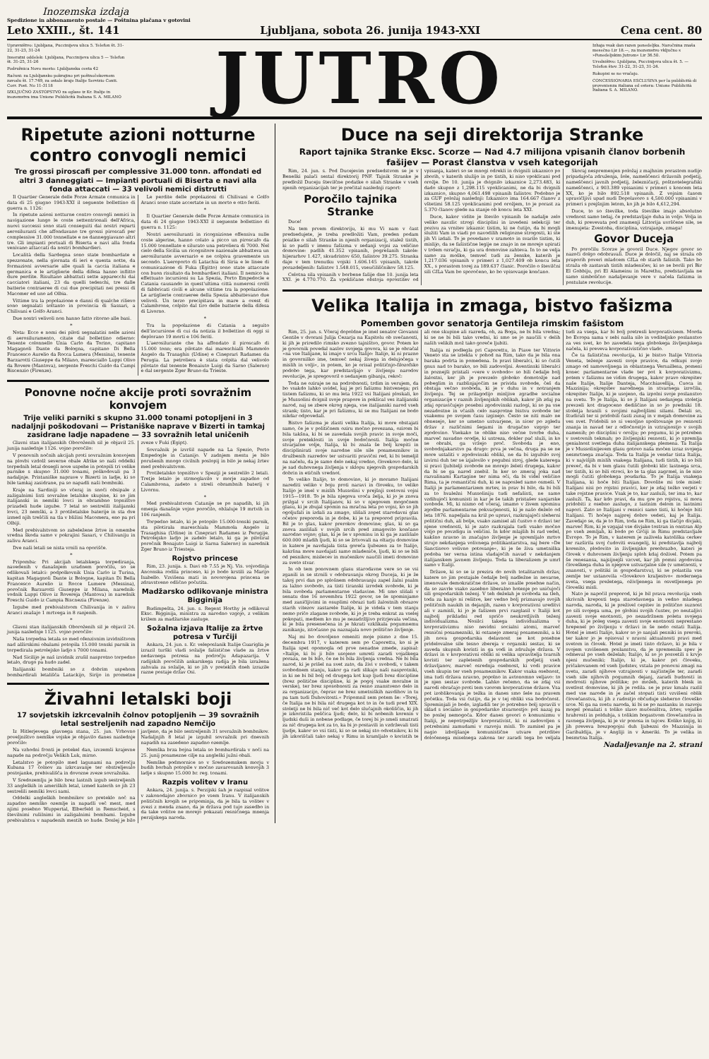Inozemska izdaja
Spedizione in abbonamento postale — Poštnina plačana v gotovini
Leto XXIII., št. 141 Ljubljana, sobota 26. junija 1943-XXI Cena cent. 80
Upravništvo: Ljubljana, Puccinijeva ulica 5. Telefon št. 31-22, 31-23, 31-24
Inseratni oddelek: Ljubljana, Puccinijeva ulica 5 — Telefon št. 31-25, 31-26
Podružnica Novo mesto: Ljubljanska cesta 42
Računi: za Ljubljansko pokrajino pri poštnočekovnem zavodu št. 17.749, za ostale kraje Italije Servizio Conti. Corr. Post. No 11-3118
IZKLJUČNO ZASTOPSTVO za oglase iz Kr. Italije in inozemstva ima Unione Pubblicità Italiana S. A. MILANO
JUTRO
Izhaja vsak dan razen ponedeljka. Naročnina znaša mesečno Lir 18.—, za inozemstvo vključno s »Ponedeljskim Jutrom« Lir 36.50.
Uredništvo: Ljubljana, Puccinijeva ulica št. 5. — Telefon štev. 31-22, 31-23, 31-24.
Rokopisi se ne vračajo.
CONCESSIONARIA ESCLUSIVA per la pubblicità di provenienza italiana ed estera: Unione Pubblicità Italiana S. A. MILANO.
Ripetute azioni notturne contro convogli nemici
Tre grossi piroscafi per complessive 31.000 tonn. affondati ed altri 3 danneggiati — Impianti portuali di Biserta e navi alla fonda attaccati — 33 velivoli nemici distrutti
Il Quartier Generale delle Forze Armate comunica in data di 25 giugno 1943-XXI il seguente bollettino di guerra n. 1126:
In ripetute azioni notturne contro convogli nemici in navigazione lungo le coste settentrionali dell'Africa, nuovi successi sono stati conseguiti dai nostri reparti aerosiluranti che affondavano tre grossi piroscafi per complessive 31.000 tonnellate e ne danneggiavano altri tre. Gli impianti portuali di Biserta e navi alla fonda venivano attaccati da nostri bombardieri.
Località della Sardegna sono state bombardate e spezzonate, nella giornata di ieri e questa notte, da formazioni avversarie alle quali la caccia italiana e germanica e le artiglierie della difesa hanno inflitto dure perdite. Risultano abbattuti sette apparecchi dai cacciatori italiani, 23 da quelli tedeschi, tre dalle batterie contraeree di cui due precipitati nei pressi di Macomer ed uno ad Olbia.
Vittime tra la popolazione e danni di qualche rilievo sono segnalati soltanto in provincia di Sassari, a Chilivani e Golfo Aranci.
Due nostri velivoli non hanno fatto ritorno alle basi.
*
Nota: Ecco e nomi dei piloti segnalatisi nelle azioni di aerosiluramento, citate dal bollettino odierno: Tenente colonnello Unia Carlo da Torino, capitano Magagnoli Dante da Bologna, capitano Di Bella Francesco Aurelio da Rocca Lumera (Messina), tenente Barzarotti Giuseppe da Milano, maresciallo Luppi Olivo da Rovere (Mantova), sergente Freschi Guido da Campi Biscenzio (Firenze).
Le perdite delle popolazioni di Chilivani e Golfo Aranci sono state accertate in un morto e otto feriti.
*
Il Quartier Generale delle Forze Armate comunica in data di 24 giugno 1943-XXI il seguente bollettino di guerra n. 1125:
Nostri aerosiluranti in ricognizione offensiva sulle coste algerine, hanno colato a picco un piroscafo da 15.000 tonnellate e silurato una petroliera di 7000. Nel cielo della Sicilia un ricognitore nazionale abbatteva un aerosilurante avversario e ne colpiva gravemente un secondo. L'aeroporto di Latachia di Siria e le linee di comunicazione di Fuka (Egitto) sono state attaccate con buon risultato da bombardieri italiani. Il nemico ha effettuato incursioni su La Spezia, Porto Empedocle e Catania causando in quest'ultima città numerosi crolli di fabbricati civili e alcune vittime tra la popolazione. Le artiglierie contraeree della Spezia abbattevano due velivoli. Un terzo precipitava in mare a ovest di Calambrone, colpito dal tiro delle batterie della difesa di Livorno.
*
Tra la popolazione di Catania a seguito dell'incursione di cui da notizia il bollettino di oggi si deplorano 19 morti e 106 feriti.
L'aerosilurante che ha affondato il piroscafo di 15.000 tonn; era pilotato dai mareschialli Mammolo Angelo da Trasaghis (Udine) e Cineprari Radames da Perugia. La petroliera è stata colpita dal velivolo pilotato dal tenente Bonaiuto Luigi da Sarno (Salerno) e dal sergente Zger Bruno da Trieste.
Ponovne nočne akcije proti sovražnim konvojem
Trije veliki parniki s skupno 31.000 tonami potopljeni in 3 nadaljnji poškodovani — Pristaniške naprave v Bizerti in tamkaj zasidrane ladje napadene — 33 sovražnih letal uničenih
Glavni stan italijanskih Oboroženih sil je objavil 25. junija naslednje 1126. vojno poročilo:
V ponovnih nočnih akcijah proti sovražnim konvojem na plovbi vzdolž severne obale Afrike so naši oddelki torpednih letal dosegli nove uspehe in potopili tri velike parnike s skupno 31.000 tonami, poškodovali pa 3 nadaljnje. Pristaniške naprave v Bizerti in ladje, ki so bile tamkaj zasidrane, pa so napadli naši bombniki.
Kraje na Sardiniji so včeraj in snoči obsipale z zažigalnimi listi sovražne letalske skupine, ki so jim italijanski in nemški lovci in obrambno topništvo prizadeli hude izgube. 7 letal so sestrelili italijanski lovci, 23 nemški, a 3 protiletalske baterije in sta dve izmed njih treščili na tla v bližini Macomera, eno pa pri Olbiji.
Med prebivalstvom so zabeležene žrtve in omembe vredna škoda samo v pokrajini Sasari, v Chilivaniju in zalivu Aranci.
Dve naši letali se nista vrnili na oporišče.
*
Pripomba: Pri akcijah letalskega torpediranja, navedenih v današnjem uradnem poročilu, so se odlikovali letalci: podpolkovnik Unia Carlo iz Turina, kapitan Magagnoli Dante iz Bologne, kapitan Di Bella Francesco Aurelio iz Rocce Lumere (Messina), poročnik Barzarotti Giuseppe iz Milana, narednik-vodnik Luppi Olivo iz Rovereja (Mantova) in narednik Freschi Guido iz Campia Biscnezia (Firenze).
Izgube med prebivalstvom Chilivanija in v zalivu Aranci znašajo 1 mrtvega in 8 ranjenih.
*
Glavni stan italijanskih Oboroženih sil je objavil 24. junija naslednje 1125. vojno poročilo:
Naša torpedna letala so med ofenzivnim izvidništvom nad alžirskimi obalami potopila 15.000 tonski parnik in torpedirala petrolejsko ladjo s 7000 tonami.
Nad Sicilijo je naš izvidnik zrušil nasprotno torpedno letalo, drugo pa hudo zadel.
Italijanski bombniki so z dobrim uspehom bombardirali letališča Latackijo, Sirijo in prometne zveze v Fuki (Egipt).
Sovražnik je izvršil napade na La Spezio, Porto Empedogle in Catanijo. V zadnjem mestu je bilo porušenih mnogo civilnih poslopij in bilo je nekaj žrtev med prebivalstvom.
Protiletalsko topništvo v Speziji je sestrelilo 2 letali. Tretje letalo je strmoglavilo v morje zapadno od Calambrona, zadeto s streli obrambnih baterij v Livornu.
*
Med prebivalstvom Catanije se po napadih, ki jih omenja današnje vojno poročilo, obžaluje 19 mrtvih in 106 ranjenih.
Torpedno letalo, ki je potopilo 15.000-tonski parnik, sta pilotirala mareschiala Mammola Angelo iz Trasaghisa (Udine) in Cineprari Radames iz Perugije. Petrolejsko ladjo je zadelo letalo, ki ga je pilotiral poročnik Bonajuto Luigi iz Sarna Salerno) in narednik Zger Bruno iz Triesteja.
Rojstvo princese
Rim, 23. junija. s. Davi ob 7.55 je Nj. Vis. vojvodinja Anconska rodila princeso, ki jo bodo krstili za Marijo Isabello. Vzvišena mati in novorojena princesa se zdravstveno odlično počutita.
Madžarsko odlikovanje ministra Bigginija
Budimpešta, 24. jun. s. Regent Horthy je odlikoval Eksc. Bigginija, ministra za narodno vzgojo, z velikim križem za madžarske zasluge.
Sožalna izjava Italije za žrtve potresa v Turčiji
Ankara, 24. jun. s. Kr. veleposlanik Italije Guariglia je izrazil turški vladi sožalje fašistične vlade za žrtve nedavnega potresa na področju Adapazarija. V radijskih poročilih ankarskega radija je bila izražena zahvala za sožalje, ki so jih v preteklih dneh izrazile razne postaje držav Osi.
Živahni letalski boji
17 sovjetskih izkrcevalnih čolnov potopljenih — 39 sovražnih letal sestreljenih nad zapadno Nemčijo
Iz Hitlerjevega glavnega stana, 25. jun. Vrhovno poveljništvo nemške vojske je objavilo danes naslednje poročilo:
Na vzhodni fronti je potekel dan, izvzemši krajevne napade na področju Velikih Luk, mirno.
Letalstvo je potopilo med lagunami na področju Kubana 17 čolnov za izkrcavanje ter obstreljevalo postojanke, prebivališča in dovozne zveze sovražnika.
V Sredozemlju je bilo brez lastnih izgub sestreljenih 33 angleških in ameriških letal, izmed katerih so jih 23 sestrelili nemški lovci sami.
Oddelki angleških bombnikov so preteklo noč na zapadno nemško ozemlje in napadli več mest, med njimi posebno Wuppertal, Elberfeld in Remscheid, s številnimi rušilnimi in zažigalnimi bombami. Izgube prebivalstva v napadenih mestih so hude. Doslej je bilo javljeno, da je bilo sestreljenih 31 sovražnih bombnikov. Nadaljnjih 8 letal je izgubil sovražnik pri dnevnih napadih na zasedeno zapadno ozemlje.
Nemška brza bojna letala so bombardirala v noči na 25. junij posamezne cilje na angleški južni obali.
Nemške podmornice so v Sredozemskem morju v budih borbah potopile v močno zavarovanih konvojih 3 ladje s skupno 15.000 br. reg. tonami.
Razpis volitev v Iranu
Ankara, 24. junija. s. Perzijski šah je razpisal volitve v zakonodajno zbornico po vsem Iranu. V italijanskih političnih krogih se pripominja, da je bila ta volitev v zvezi z menda znano, da je država pod tujo zasedbo in da take volitve ne morejo pokazati resničnega mnenja perzijskega naroda.
Duce na seji direktorija Stranke
Raport tajnika Stranke Eksc. Scorze — Nad 4.7 milijona vpisanih članov borbenih fašijev — Porast članstva v vseh kategorijah
Rim, 24. jun. s. Pod Ducejevim predsedstvom se je v Beneški palači sestal direktorij PNF. Tajnik Stranke je predložil Duceju številčne podatke o silah Stranke v vseh njenih organizacijah ter je prečital naslednji raport:
Poročilo tajnika Stranke
Duce!
Na tem prvem direktoriju, ki mu Vi nam v čast predsedujete, je treba predložiti Vam, preden podam poiatke o silah Stranke in njenih organizacij, stalež tistih, ki so padli v imenu fašizma v sedanji vojni za veličino domovine: padlih 41.352 vpisanih, pogrešanih takole: hijerarhov 1.427, skvadristov 650, fašistov 39.275. Stranka daje v tem trenutku vojski 1.606.145 vpisanih, takole porazdeljenih: fašistov 1.548.015, vseučiliščnikov 58.125.
Celotna sila vpisanih v borbene fašije dne 10. junija leta XXI. je 4.770.770. Za vpokličane obstoja oprostitev od vpisanja, kateri so se mnogi odrekli in dvignili izkaznico po zborih, v katerih služijo in po tistih, ki niso vpoklicani pod orožje. Do 10. junija je dvignilo izkaznice 2,273.483, ki dado skupno z 1,298.115 vpoklicanimi, ne da bi dvignili izkaznico, skupno 4,061.498 vpisanih fašistov. Podobno je za GUF položaj naslednji: Izkaznico ima 164.667 članov z vštetimi 58.125 vpoklicanimi pod orožjem, to je porast za 5.370 članov glede na stanje ob koncu leta XXI.
Duce, kakor vidite je število vpisanih še nadalje zelo veliko navzlic strogi disciplini in izvedeni selekciji ter pozivu za vrnitev izkaznic tistim, ki ne čutijo, da bi mogli služiti Vam in viadi po navodilih religiozne strogosti, ki ste jih Vi izdali. To je povedano v sramoto in svarilo tistim, ki mislijo, da se fašistične legije ne znajo in ne morejo upirati v trdem ozračju, ki ga ura domovine zahteva. In to ne velja samo za moške, temveč tudi za ženske, katerih je 1,217.036 vpisanih v primeri z 1,027.409 ob koncu leta XX., s porastom torej za 189.637 članic. Poročilo o številčni sili GILa Vam bo sporočeno, ko bo vpisovanje končano.
Skoraj nespremenjen položaj z majhnim porastom nudijo pripadajoča združenja, šole, nameščenci državnih podjetij, nameščenci javnih podjetij, železničarji, poštnotelegrafski nameščenci, z 903.389 vpisanimi v primeri s koncem leta XX, ko je bilo 892.518 vpisanih. Z vojnim časom upravičljivi upad nudi Dopolavoro s 4,500.000 vpisanimi v primeri s prejšnjim letom, ko jih je bilo 4,612,294.
Duce, to so številke, toda številke imajo absolutno vrednost samo tedaj, če predstavljajo duha in voljo. Volja in duh, ki prevevata pod znamenji Littorija uvrščene sile, se imenujeta: Zvestoba, disciplina, vztrajanje, zmaga!
Govor Duceja
Po poročilu Scorze je govoril Duce. Njegov govor so nazoči dolgo odobravali. Duce je določil, naj se straža ob praporih poveri mladcem GILa ob starih fašistih. Tako bo straža ob zastavah tistih mladeničev, ki so se borili pri Bir El Gobbiju, pri El Alameinu in Marethu, predstavljala ne samo simbolično nadaljevanje vere v načela fašizma in postulate revolucije.
Velika Italija in zmaga, bistvo fašizma
Pomemben govor senatorja Gentileja rimskim fašistom
Rim, 25. jun. s. Včeraj dopoldne je imel senator Giovanni Gentile v dvorani Julija Cezarja na Kapitolu ob svečanosti, ki jih je priredilo rimsko zvezno tajništvo, govor. Potem ko je govornik povedal naslov svojega govora, ki se je obračal »na vse Italijane, ki imajo v srcu Italijo: Italijo, ki ni prazno in govorniško ime, temveč nekaj živega in delujočega v mislih in volji«, in potem, ko je orisal političnjo-filozofsko podobo tega, kar predstavljajo v življenju narodov revolucije, je spregovoril o sedanjem gibanju, rekoč:
Toda ne oziraje se na podrobnosti, trdim in verujem, da bo vsakdo lahko uvidel, kaj je pri fašizmu bistvenega; pri tistem fašizmu, ki so mu leta 1922 vsi Italijani ploskali, ko je Mussolini dvignil svoje prapore in poklical ves italijanski narod, naj se zbere okrog njega, vse italijanski narod vseh strank; tisto, kar je pri fašizmu, ki se mu Italijani ne bodo nikdar odpovedali.
Bistvo fašizma je zlasti velika Italija, ki more obstajati samo, če je v političnem oziru močno povezana, ozirom bi bila takšna, ki bi se zavedala svojih pravic in svoje moči, svoje preteklosti in svoje bodočnosti. Italija močne stvarjalne volje, Italija, ki bi znala še bolj krepiti in disciplinirati svoje narodne sile sile posameznikov in družbenih razredov ter ustvariti pravični red, ki bi temeljil na načelu, da je samo delo nekaj vredno, človekovo delo, ki je sad duhovnega življenja v sklopu njegovih gospodarskih dobrin in etičnih vrednot.
To veliko Italijo, to domovino, ki jo moramo Italijani narediti veliko v boju proti naravi in človeku, to veliko Italijo je imel v mislih Mussolini v prejšnji svetovni vojni 1915—1918. To je bila njegova vroča želja, ki jo je znova prižgal v srcih Italijanov, ki so v njegovem mogočnem glasu, ki je zbujal spomin na mračna leta po vojni, ko so jih ogoljufali in izdali za zmago, slišali zopet starodavni glas očetov preporoda in je dobe, ki je ta preporod pripravila. Bil je to glas, kakor prerokov domovine; glas, ki so ga znova zaslišali v svojih srcih pred zmagovito končano narodno vojno; glas, ki je še v spominu in ki ga je zaslišalo 600.000 mladih ljudi, ki so se žrtvovali na oltarju domovine in katere je navdajala tista goreča ljubezen za to Italijo, kakršna more navdajati samo mladeniče, ljudi, ki so se bili od pesnikov, mislecev in mučenikov naučili imeti domovino za sveto stvar.
In ob tem ponovnem glasu starodavne vere so se vsi zganili in se strnili v odobravanju okrog Duceja, ki je že takoj prvi dan po splošnem odobravanju zapel žalni psalm za lažno svobodo, za tisti tiranski izrodek svobode, ki je bila svoboda parlamentarne vladavine. Mi smo slišali v senatu dne 16 novembra 1922 govor, se še spominjamo med zaničljivimi in osuplimi obrazi tudi žalostnih obrazov starih vitezov zastarele Italije, ki je videla v tem stanju nemo pričo zlagane svobode, ki jo je treba enkrat za vselej pokopati, medtem ko mu je nezadržljivo pritrjevala večina, ki je bila presenečena in je hkrati vzklikala pogumnemu zanikanju, istočasno pa naznajala novo politično življenje.
Naj mi bo dovoljeno omeniti moje pismo z dne 15. decembra 1917, v katerem sem po Caporettu, ko si je Italija spet opomogla od prve nenadne zmede, zapisal: »Italije, ki bi ji bilo usojeno umreti zaradi vojaškega poraza, ne bi bilo, če ne bi bila življenja vredna. Ne bi bila narod, ki je prišel na svet zato, da živi v svobodi, v takem svobodnem stanju, kakor ga radi slikajo naši nasprotniki, in ki ne bi bil bolj od drugega kot kup ljudi brez discipline (brez politične discipline, ki je pogoj vsake moralne in verske), ter brez sposobnosti za resno znanstveno delo in za organizacijo, čeprav ne brez umetniških navdihov in tu pa tam tudi Duhovitosti.« Pripomnil sem potem še: »Torej, če Italija ne bi bila nič drugega kot to in če tudi pred XIX. stoletji ne bi bila nič več kot delo slučajnih okoliščin, ki jih je izkoristila peščica ljudi; delo, ki bi nobenih korenin v ljudski duši in nobene podlage, če torej bi jo smeli smatrati za nič drugega kot za to, ka bi jo postavili in vzdrževali tisti ljudje, kakor so vsi tisti, ki so se nekaj sto odvetnikov, ki bi jih izkoriščali tako nekaj v Rimu in kramljalo o koristih te ali one skupine ali razreda, oh, za Boga, ne bi bila vredna; ki se ne bi bili tako vredni, ki smo se jo naučili v delih naših velikih mož tako goreče ljubiti.
Italija ni podlegla pri Caporettu, in Piave ter Vittorio Veneto sta se iztekla v pohod na Rim, tako da je bila ona baraka podrta in pomedena. In pravi liberalci, ki so čutili gnus nad to barako, so bili zadovoljni. Aventinski liberalci in poznejši pristaši »vere v svobodo« so bili čedalje bolj žalostni, ker jih je prevzelo globoko domotožje nad pobeglim in razblinjajočim se privida svobode, češ da obstaja večno svoboda, ki je v duhu in v notranjem življenju. Tej se prilagodijo minljive zgradbe socialne organizacije v raznih življenjskih oblikah, kakor jih zdaj pa zdaj opravičujejo posebni zgodovinski razlogi, ki so pa vse nezadostne in včasih celo nasprotne bistvu svobode ter vsakemu po svojem času izginejo. Često se niti malo ne obnesejo, ker so umetno ustvarjene, in sicer po zgledu držav z različnimi šegami in drugačno vzgojo ter zgodovino. Vsekako te oblike niso večne tvorbe duha, marveč navadno orodje, ki ustreza, dokler pač služi, in ko se obrabi, ga vržejo proč. Svoboda je eno, svobodnjakarstvo pa drugo: prva je večna, druga pa se ne more ustaliti v zgodovinski obliki, ne da bi izgubilo svoj izvirni duh ter se izjalovilo v pogubni stroj, glede katerega si pravi ljubitelji svobode ne morejo želeti drugega, kakor da bi se ga narod znebil. In ker so zmeraj joka nad razvalinami Kartagine ter nima oči, da bi videl veličino Rima, ta je romantični duh, ki se naposled samo osmeši. V Italiji je parlamentarizem mrtev, in prav bi bilo, da bi bili za to hvaležni Mussoliniju tudi nefašisti, ne samo vzdihujoči komunisti in kar je še takih pristašev sanjarske svobode. Mi, ki nismo od včeraj, imamo v živem spominu zgodbe parlamentarne pokvarjenosti, ki je našo deželo od leta 1876. napeljala na križ po upravi, razkrajajoči sleherni politični duh, ali bolje, vsako zamisel ali čustvo o državi ter njene vrednosti, ki je zato razkrajala tudi vsako močno voljo po povzdigu in veličini. In kdor mlajših bi rad vedel, kakšno nravno in značajno življenje je spremljalo mrtvo strujo nekdanjega volivnega politikantarstva, naj bere »De Sanctisovo volivno potovanje«, ki je še živa umetniška podoba ter verna istina vladajočih navad v nekdanjem italijanskem javnem življenju. Toda ta liberalizem je umrl samo v Italiji.
Države, ki so se iz prezira do novih totalitarnih držav, katere so jim postajale čedalje bolj nadležne in nevarne, imenovale demokratične države, so iznašle posebne način, da so zavrle vsako zasebno liberalno hotenje po uničujoči sili gospodarskih teženj. V teh deželah je svoboda na tleh, toda za kanjo ni rešitve, ker vedno bolj priznavajo svojih političnih naukih in dejanjih, razen v korporativni ureditvi ali v zamisli, ki jo je fašizem prvi razglasil v Italiji kot najbolj prikladni red spričo neukrotljivih teženj individualizma. Nosilci takega individualizma v korporativizmu niso nevidni socialni atomi, marveč resnični posamezniki, ki ostanejo zmeraj posamezniki, a ki jih nova gospodarska delavnost se kot posebne pridelovalne sile tesno zbereja v organski sestav, ki se zaveda skupnih koristi in ga vodi in združuje država. V državi in v korporativni obliki ni velika upravitelja tvarnih koristi ter zapletenih gospodarskih podjetij vseh državljanov, marveč osrednja osebnost, ki vodi pravice vseh skupin ter vseh posameznikov. Kakor vsaka osebnost, ima tudi država nravno, popolno in avtonomno veljavo: to je njen sestav svobode. Lahko rečemo, da se zdaj vsi narodi obračajo proti tem vzorom korporativne države. Vsa pot izoblikovanja je težka in danes smo šele na pravem početku. Toda vsi čutijo, da je v tej obliki vsa bodočnost. Spreminjali jo bodo, izgladili ter jo potrebno bolj spravili v sklad s socialno in gospodarsko stvarnostjo: pot nazaj pa bo poslej nemogoča. Kdor danes govori o komunizmu v Italiji, je nepotrpežljiv korporativist, ki ni zadovoljen s potrebnimi zamudami v razvoju misli. To zamisel pa je nagio izboljšanje komunistične utvare potrditev določenega miselnega zakona ter zaradi tega bo veljala tudi za vsega, kar bi bolj pretresli korporativizem. Morda bo Evropa sama v sebi našla silo in voditeljsko poslanstvo za ves svet, ko bo zavedela tega globokega življenjskega načela, ki preveva korporativistično vlado.
Če ta fašistična revolucija, ki je bistvo Italije Vittoria Veneta, teženje zavesti svoje pravice, da odkupi svojo zmago od samovoljnega in oblastnega Versaillesa, pomeni konec parlamentarne vlade ter pot k korporativizmu, potem v fašizmu ne vidim drugega, kakor pravo okrepitev naše Italije, Italije Danteja, Macchiavellija, Cuoca in Mazzinija; okrepitev narodnega in stvarnega izročila, okrepitev Italije, ki je usojeno, da izpolni svoje poslanstvo na svetu. To je Italija, ki so ji Italijani sedanjega stoletja prevzeli kot dragoceno dediščino in so jo predniki 18. stoletja hranili s svojimi najboljšimi silami. Delali so, študirali ter si pridobili časti zunaj in v mejah domovine za ves svet. Pridobili so si vesoljno spoštovanje po resnosti znanja in navad ter z odločnostjo in vztrajnostjo v svojih namenih; po disciplini v orožju; po pogumu, ki je potreben v svetovnih tekmah; po življenjski resnosti, ki jo spremlja genialnost svetlega duha italijanskega plemena. Ta Italija je v Mussolinijevem glasu gotovo naša močen izraz svojega nesmrtnega značaja. Toda ta Italija je vendar tista Italija, ki v najvišjih mislih vsakega Italijana, tudi tistih, ki so bili preveč, da bi v tem glasu čutili globoki klic lastnega srca, ter tistih, ki so bili otroci, ko te ta glas zagrmel, in še niso mogli čutiti globokega poudarka. To je Italija vsakega Italijana, ki hoče biti Italijan. Dovolite mi tole misel: Italijani nisi po rojstni pravici, ker je zdaj težko verjeti v take rojstne pravice. Vsak je to, kar zasluži, ter ima to, kar zasluži. Ta, kar kdo pravi, da mu gre po rojstvu, si mora pridobiti z osebno zaslugo, z lastnim delom in lastnimi napori. Zato so Italijani v resnici samo tisti, ki hočejo biti Italijani. Ti hočejo najprej dobro vedeti, kaj je Italija. Zavedajo se, da je to Rim, toda ne Rim, ki ga tlačijo divjaki, marveč Rim, ki je vzgajal vse divjake tostran in onstran Alp po vseh zemljah, ki bodo po Grčiji in Rimu predstavljale Evropo. To je Rim, v katerem je zaživela katoliška cerkev ter razširila svoj čudoviti evangelij, ki predstavlja najbolj korenito, plodovito in življenjsko preobrazbo, kateri je človek v duhovnem življenju sploh kdaj doživel. Potem pa še renesansa, najsijnejši vzcvet, kar jih pomni zgodovina človeškega duha in njegove ustvarjalne sile (v umetnosti, v znanosti, v politiki in gospodarstvu), ki se polastila vse zemlje ter ustanovila »človekovo kraljestvo« modernega sveta, vsega prežetega, oživljenega in osvetljenega po človeški misli.
Nato je napočil preporod, ki je bil prava revolucija vseh skrivnih kreposti tega starodavnega in vedno mladega naroda, naroda, ki je preživel cepitev in politično suznost po sili svojega uma, po globini svojih čustev, po neutaljivi zavesti svoje enotnosti, po nezadržnem poletu svojega duha, ki je poleg vsega zavesti svoje enotnosti neprestano hrepenel po življenju v državi in še nedo ostati Italija. Hotel je imeti Italijo, kakor so jo sanjali pesniki in preroki, ter kakor jo je opisoval v nravni aktualnosti pravi med svetom in človek. Hotel je imeti tisto državo, ki je bila v svojem vzvišenem poslanstvu, da je spremenila spev je odmeval po vseh deželah; Italijo, ki so jo posvetili s krvjo njeni mučeniki; Italijo, ki je, kakor pri človeku, pričakovanem od vseh ljudstev, vstala po ponovni zmagi na svetu, zaradi njihove vztrajnosti v najčistejše ter, zaradi vseh sile njihovih pogumnih dejanj, zaradi budnosti in modrosti njihove politike; po možeh, katerih blesk in svetlost domovine, ki jih je rodila. se je prav kmalu razlil med vse narode in je začel stopati tisti vzvišeni oblik človečanstva, ki jih z radostjo občuduje sleherno človeško srce. Ni ga na svetu naroda, ki bi se po nastanku in razvoju mogel ponašati s toliko slavo mučeništva, žrtev, vojaške hrabrosti in poldubja, s tolikim bogastvom človečanstva in ravnega življenja, ki je vir ponosa in tujcev. Koliko knjig, ki jih preveva brezpogojni duh ljubezni do Mazzinija in Garibaldija, je v Angliji in v Ameriki. To je velika in besmrtna Italija.
Nadaljevanje na 2. strani